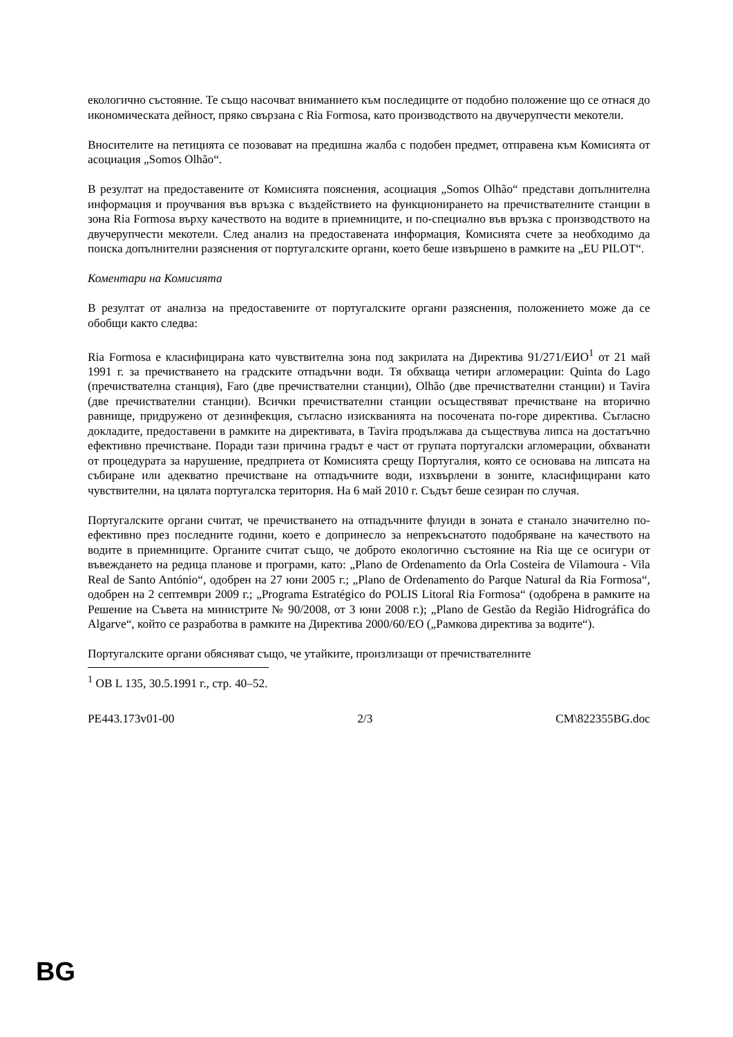екологично състояние. Те също насочват вниманието към последиците от подобно положение що се отнася до икономическата дейност, пряко свързана с Ria Formosa, като производството на двучерупчести мекотели.
Вносителите на петицията се позовават на предишна жалба с подобен предмет, отправена към Комисията от асоциация „Somos Olhão“.
В резултат на предоставените от Комисията пояснения, асоциация „Somos Olhão“ представи допълнителна информация и проучвания във връзка с въздействието на функционирането на пречиствателните станции в зона Ria Formosa върху качеството на водите в приемниците, и по-специално във връзка с производството на двучерупчести мекотели. След анализ на предоставената информация, Комисията счете за необходимо да поиска допълнителни разяснения от португалските органи, което беше извършено в рамките на „EU PILOT“.
Коментари на Комисията
В резултат от анализа на предоставените от португалските органи разяснения, положението може да се обобщи както следва:
Ria Formosa е класифицирана като чувствителна зона под закрилата на Директива 91/271/ЕИО<sup>1</sup> от 21 май 1991 г. за пречистването на градските отпадъчни води. Тя обхваща четири агломерации: Quinta do Lago (пречиствателна станция), Faro (две пречиствателни станции), Olhão (две пречиствателни станции) и Tavira (две пречиствателни станции). Всички пречиствателни станции осъществяват пречистване на вторично равнище, придружено от дезинфекция, съгласно изискванията на посочената по-горе директива. Съгласно докладите, предоставени в рамките на директивата, в Tavira продължава да съществува липса на достатъчно ефективно пречистване. Поради тази причина градът е част от групата португалски агломерации, обхванати от процедурата за нарушение, предприета от Комисията срещу Португалия, която се основава на липсата на събиране или адекватно пречистване на отпадъчните води, изхвърлени в зоните, класифицирани като чувствителни, на цялата португалска територия. На 6 май 2010 г. Съдът беше сезиран по случая.
Португалските органи считат, че пречистването на отпадъчните флуиди в зоната е станало значително по-ефективно през последните години, което е допринесло за непрекъснатото подобряване на качеството на водите в приемниците. Органите считат също, че доброто екологично състояние на Ria ще се осигури от въвеждането на редица планове и програми, като: „Plano de Ordenamento da Orla Costeira de Vilamoura - Vila Real de Santo António“, одобрен на 27 юни 2005 г.; „Plano de Ordenamento do Parque Natural da Ria Formosa“, одобрен на 2 септември 2009 г.; „Programa Estratégico do POLIS Litoral Ria Formosa“ (одобрена в рамките на Решение на Съвета на министрите № 90/2008, от 3 юни 2008 г.); „Plano de Gestão da Região Hidrográfica do Algarve“, който се разработва в рамките на Директива 2000/60/ЕО („Рамкова директива за водите“).
Португалските органи обясняват също, че утайките, произлизащи от пречиствателните
<sup>1</sup> ОВ L 135, 30.5.1991 г., стр. 40–52.
PE443.173v01-00 2/3 CM\822355BG.doc
BG